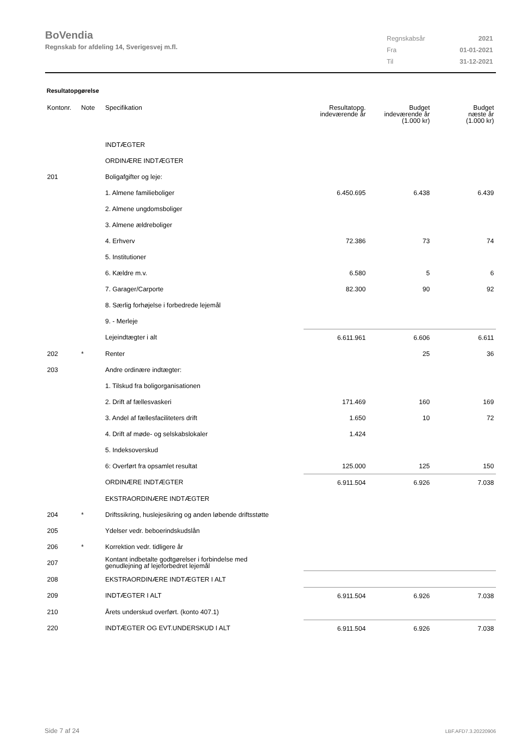BoVendia
Regnskab for afdeling 14, Sverigesvej m.fl.
| Regnskabsår | 2021 |
| Fra | 01-01-2021 |
| Til | 31-12-2021 |
Resultatopgørelse
| Kontonr. | Note | Specifikation | Resultatopg. indeværende år | Budget indeværende år (1.000 kr) | Budget næste år (1.000 kr) |
| --- | --- | --- | --- | --- | --- |
| | | INDTÆGTER | | | |
| | | ORDINÆRE INDTÆGTER | | | |
| 201 | | Boligafgifter og leje: | | | |
| | | 1. Almene familieboliger | 6.450.695 | 6.438 | 6.439 |
| | | 2. Almene ungdomsboliger | | | |
| | | 3. Almene ældreboliger | | | |
| | | 4. Erhverv | 72.386 | 73 | 74 |
| | | 5. Institutioner | | | |
| | | 6. Kældre m.v. | 6.580 | 5 | 6 |
| | | 7. Garager/Carporte | 82.300 | 90 | 92 |
| | | 8. Særlig forhøjelse i forbedrede lejemål | | | |
| | | 9. - Merleje | | | |
| | | Lejeindtægter i alt | 6.611.961 | 6.606 | 6.611 |
| 202 | * | Renter | | 25 | 36 |
| 203 | | Andre ordinære indtægter: | | | |
| | | 1. Tilskud fra boligorganisationen | | | |
| | | 2. Drift af fællesvaskeri | 171.469 | 160 | 169 |
| | | 3. Andel af fællesfaciliteters drift | 1.650 | 10 | 72 |
| | | 4. Drift af møde- og selskabslokaler | 1.424 | | |
| | | 5. Indeksoverskud | | | |
| | | 6: Overført fra opsamlet resultat | 125.000 | 125 | 150 |
| | | ORDINÆRE INDTÆGTER | 6.911.504 | 6.926 | 7.038 |
| | | EKSTRAORDINÆRE INDTÆGTER | | | |
| 204 | * | Driftssikring, huslejesikring og anden løbende driftsstøtte | | | |
| 205 | | Ydelser vedr. beboerindskudslån | | | |
| 206 | * | Korrektion vedr. tidligere år | | | |
| 207 | | Kontant indbetalte godtgørelser i forbindelse med genudlejning af lejeforbedret lejemål | | | |
| 208 | | EKSTRAORDINÆRE INDTÆGTER I ALT | | | |
| 209 | | INDTÆGTER I ALT | 6.911.504 | 6.926 | 7.038 |
| 210 | | Årets underskud overført. (konto 407.1) | | | |
| 220 | | INDTÆGTER OG EVT.UNDERSKUD I ALT | 6.911.504 | 6.926 | 7.038 |
Side 7 af 24 LBF.AFD7.3.20220906